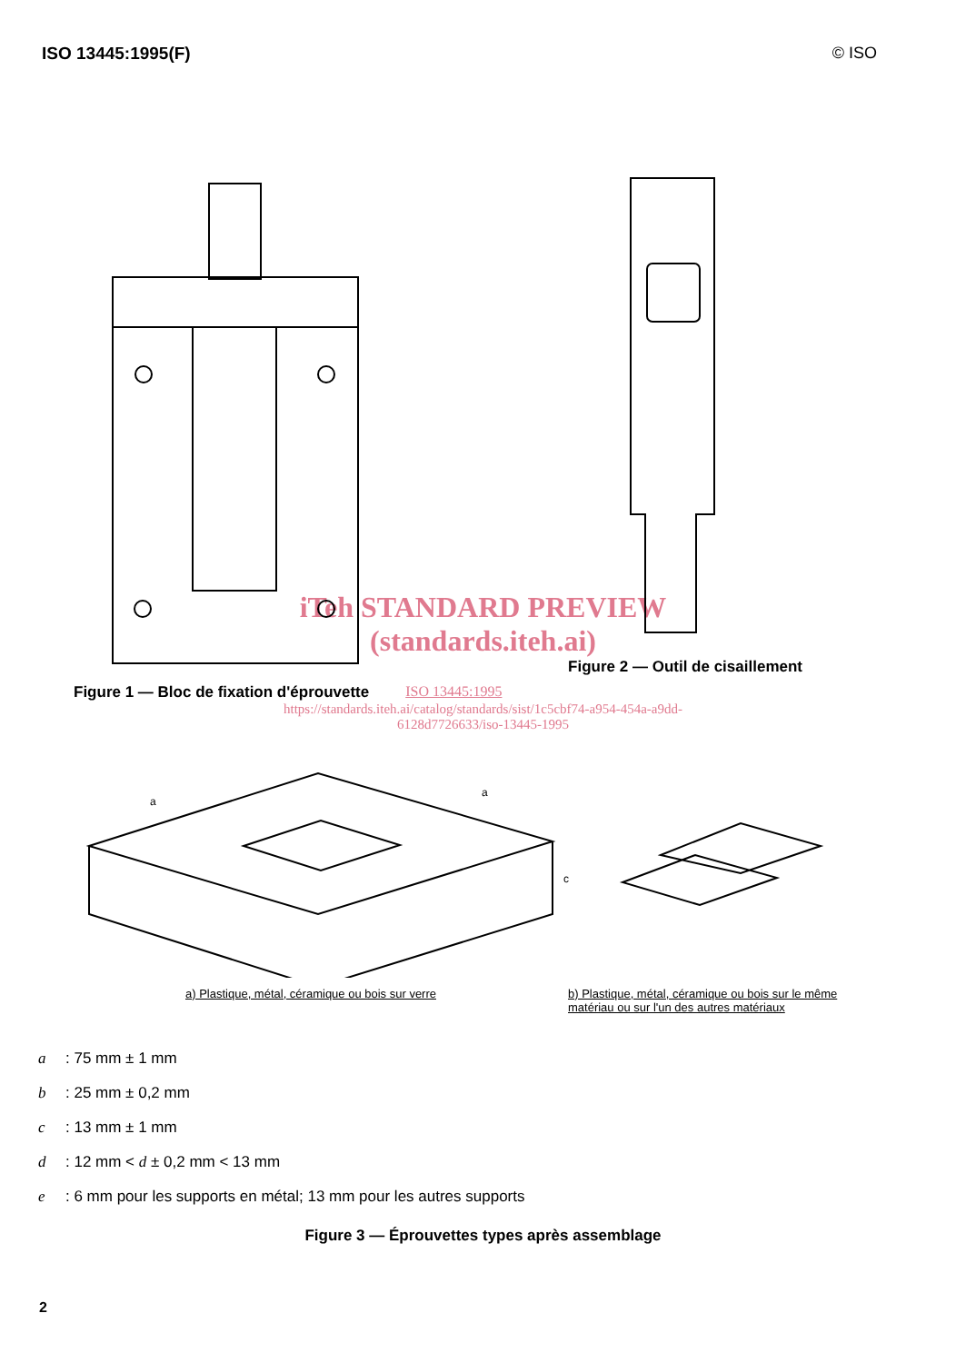ISO 13445:1995(F) © ISO
iTeh STANDARD PREVIEW
(standards.iteh.ai)
Figure 2 — Outil de cisaillement
Figure 1 — Bloc de fixation d'éprouvette ISO 13445:1995
https://standards.iteh.ai/catalog/standards/sist/1c5cbf74-a954-454a-a9dd-
6128d7726633/iso-13445-1995
a
a
c
a) Plastique, métal, céramique ou bois sur verre b) Plastique, métal, céramique ou bois sur le même
matériau ou sur l'un des autres matériaux
a: 75 mm ± 1 mm
b: 25 mm ± 0,2 mm
c: 13 mm ± 1 mm
d: 12 mm < d ± 0,2 mm < 13 mm
e: 6 mm pour les supports en métal; 13 mm pour les autres supports
Figure 3 — Éprouvettes types après assemblage
2